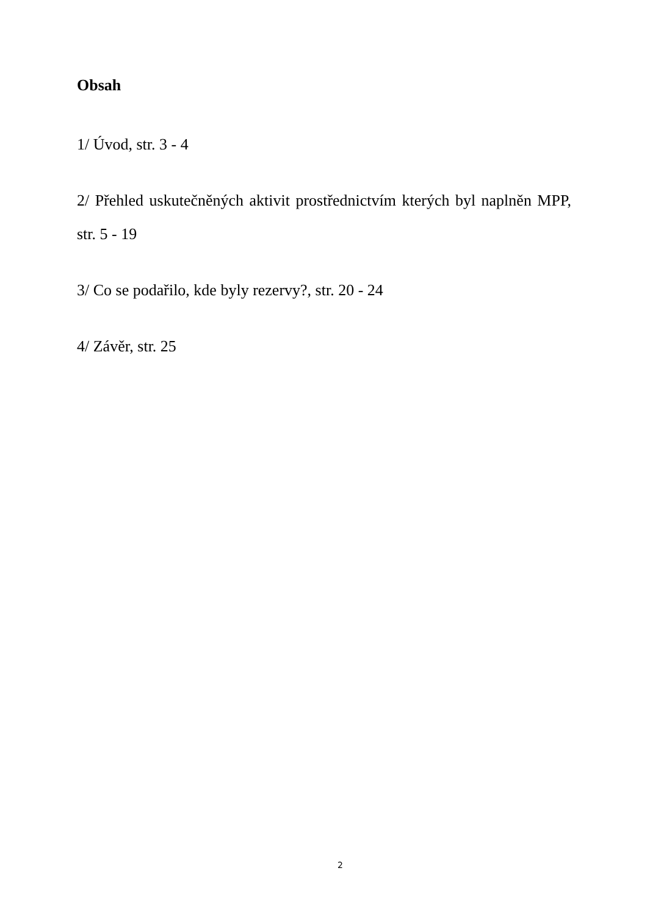Obsah
1/ Úvod, str. 3 - 4
2/ Přehled uskutečněných aktivit prostřednictvím kterých byl naplněn MPP, str. 5 - 19
3/ Co se podařilo, kde byly rezervy?, str. 20 - 24
4/ Závěr, str. 25
2